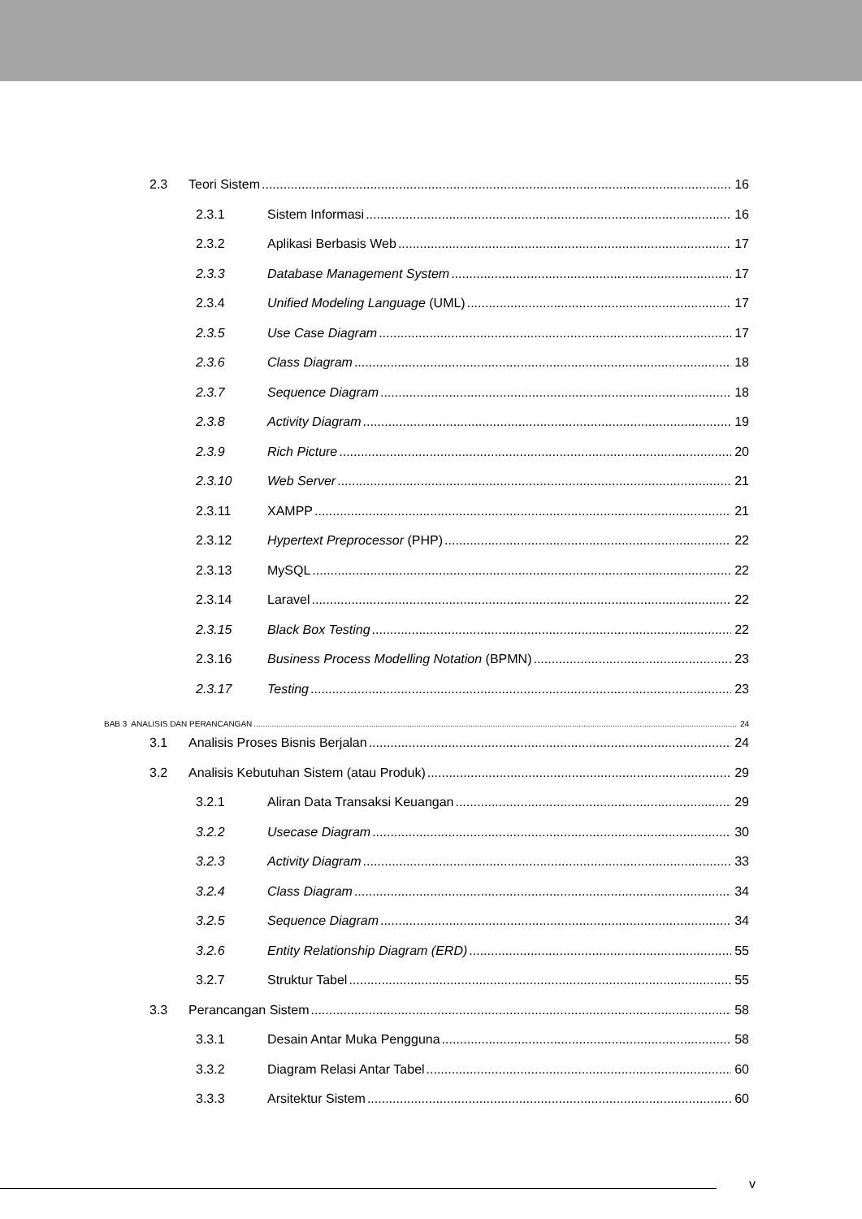2.3 Teori Sistem 16
2.3.1 Sistem Informasi 16
2.3.2 Aplikasi Berbasis Web 17
2.3.3 Database Management System 17
2.3.4 Unified Modeling Language (UML) 17
2.3.5 Use Case Diagram 17
2.3.6 Class Diagram 18
2.3.7 Sequence Diagram 18
2.3.8 Activity Diagram 19
2.3.9 Rich Picture 20
2.3.10 Web Server 21
2.3.11 XAMPP 21
2.3.12 Hypertext Preprocessor (PHP) 22
2.3.13 MySQL 22
2.3.14 Laravel 22
2.3.15 Black Box Testing 22
2.3.16 Business Process Modelling Notation (BPMN) 23
2.3.17 Testing 23
BAB 3 ANALISIS DAN PERANCANGAN 24
3.1 Analisis Proses Bisnis Berjalan 24
3.2 Analisis Kebutuhan Sistem (atau Produk) 29
3.2.1 Aliran Data Transaksi Keuangan 29
3.2.2 Usecase Diagram 30
3.2.3 Activity Diagram 33
3.2.4 Class Diagram 34
3.2.5 Sequence Diagram 34
3.2.6 Entity Relationship Diagram (ERD) 55
3.2.7 Struktur Tabel 55
3.3 Perancangan Sistem 58
3.3.1 Desain Antar Muka Pengguna 58
3.3.2 Diagram Relasi Antar Tabel 60
3.3.3 Arsitektur Sistem 60
v